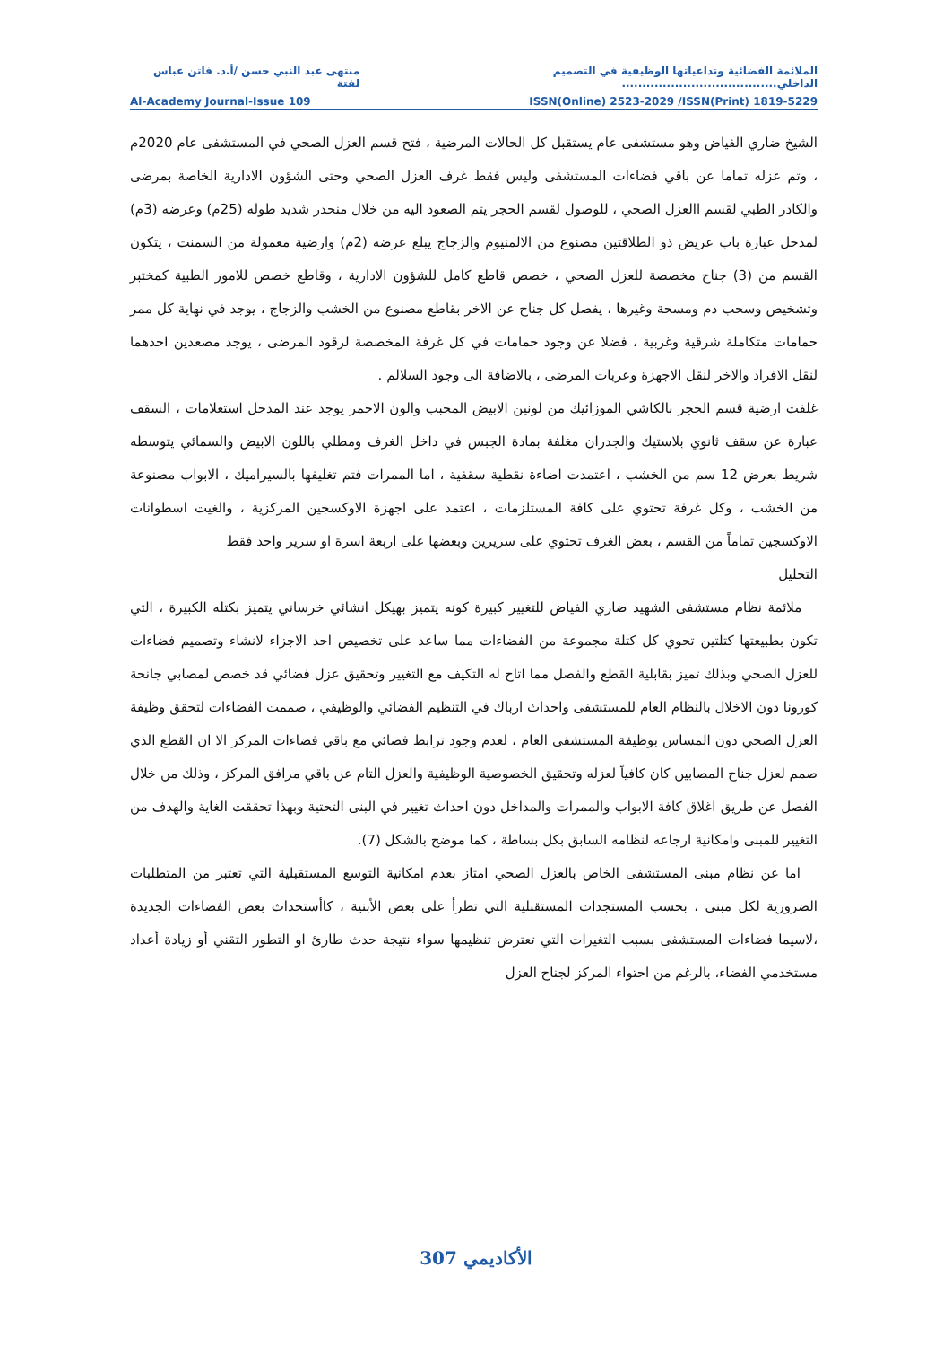الملائمة الفضائية وتداعياتها الوظيفية في التصميم الداخلي...................................... منتهى عبد النبي حسن /أ.د. فاتن عباس لفتة
Al-Academy Journal-Issue 109 ISSN(Online) 2523-2029 /ISSN(Print) 1819-5229
الشيخ ضاري الفياض وهو مستشفى عام يستقبل كل الحالات المرضية ، فتح قسم العزل الصحي في المستشفى عام 2020م ، وتم عزله تماما عن باقي فضاءات المستشفى وليس فقط غرف العزل الصحي وحتى الشؤون الادارية الخاصة بمرضى والكادر الطبي لقسم االعزل الصحي ، للوصول لقسم الحجر يتم الصعود اليه من خلال منحدر شديد طوله (25م) وعرضه (3م) لمدخل عبارة باب عريض ذو الطلاقتين مصنوع من الالمنيوم والزجاج يبلغ عرضه (2م) وارضية معمولة من السمنت ، يتكون القسم من (3) جناح مخصصة للعزل الصحي ، خصص قاطع كامل للشؤون الادارية ، وقاطع خصص للامور الطبية كمختبر وتشخيص وسحب دم ومسحة وغيرها ، يفصل كل جناح عن الاخر بقاطع مصنوع من الخشب والزجاج ، يوجد في نهاية كل ممر حمامات متكاملة شرقية وغربية ، فضلا عن وجود حمامات في كل غرفة المخصصة لرقود المرضى ، يوجد مصعدين احدهما لنقل الافراد والاخر لنقل الاجهزة وعربات المرضى ، بالاضافة الى وجود السلالم .
غلفت ارضية قسم الحجر بالكاشي الموزائيك من لونين الابيض المحبب والون الاحمر يوجد عند المدخل استعلامات ، السقف عبارة عن سقف ثانوي بلاستيك والجدران مغلفة بمادة الجبس في داخل الغرف ومطلي باللون الابيض والسمائي يتوسطه شريط بعرض 12 سم من الخشب ، اعتمدت اضاءة نقطية سقفية ، اما الممرات فتم تغليفها بالسيراميك ، الابواب مصنوعة من الخشب ، وكل غرفة تحتوي على كافة المستلزمات ، اعتمد على اجهزة الاوكسجين المركزية ، والغيت اسطوانات الاوكسجين تماماً من القسم ، بعض الغرف تحتوي على سريرين وبعضها على اربعة اسرة او سرير واحد فقط
التحليل
ملائمة نظام مستشفى الشهيد ضاري الفياض للتغيير كبيرة كونه يتميز بهيكل انشائي خرساني يتميز بكتله الكبيرة ، التي تكون بطبيعتها كتلتين تحوي كل كتلة مجموعة من الفضاءات مما ساعد على تخصيص احد الاجزاء لانشاء وتصميم فضاءات للعزل الصحي وبذلك تميز بقابلية القطع والفصل مما اتاح له التكيف مع التغيير وتحقيق عزل فضائي قد خصص لمصابي جانحة كورونا دون الاخلال بالنظام العام للمستشفى واحداث ارباك في التنظيم الفضائي والوظيفي ، صممت الفضاءات لتحقق وظيفة العزل الصحي دون المساس بوظيفة المستشفى العام ، لعدم وجود ترابط فضائي مع باقي فضاءات المركز الا ان القطع الذي صمم لعزل جناح المصابين كان كافياً لعزله وتحقيق الخصوصية الوظيفية والعزل التام عن باقي مرافق المركز ، وذلك من خلال الفصل عن طريق اغلاق كافة الابواب والممرات والمداخل دون احداث تغيير في البنى التحتية وبهذا تحققت الغاية والهدف من التغيير للمبنى وامكانية ارجاعه لنظامه السابق بكل بساطة ، كما موضح بالشكل (7).
اما عن نظام مبنى المستشفى الخاص بالعزل الصحي امتاز بعدم امكانية التوسع المستقبلية التي تعتبر من المتطلبات الضرورية لكل مبنى ، بحسب المستجدات المستقبلية التي تطرأ على بعض الأبنية ، كاأستحداث بعض الفضاءات الجديدة ،لاسيما فضاءات المستشفى بسبب التغيرات التي تعترض تنظيمها سواء نتيجة حدث طارئ او التطور التقني أو زيادة أعداد مستخدمي الفضاء، بالرغم من احتواء المركز لجناح العزل
الأكاديمي 307